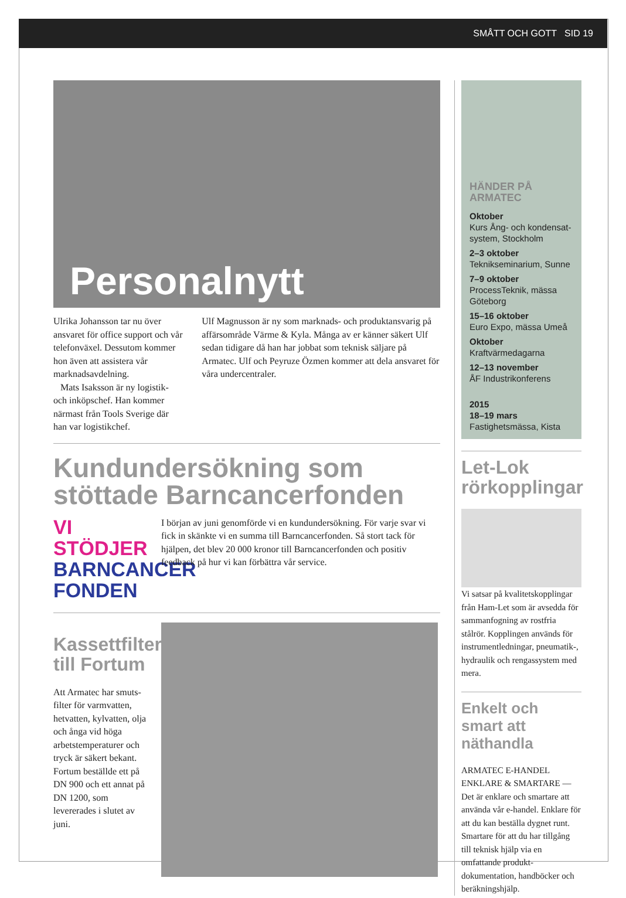SMÅTT OCH GOTT SID 19
Personalnytt
Ulrika Johansson tar nu över ansvaret för office support och vår telefonväxel. Dessutom kommer hon även att assistera vår marknadsavdelning.
Mats Isaksson är ny logistik- och inköpschef. Han kommer närmast från Tools Sverige där han var logistikchef.
Ulf Magnusson är ny som marknads- och produktansvarig på affärsområde Värme & Kyla. Många av er känner säkert Ulf sedan tidigare då han har jobbat som teknisk säljare på Armatec. Ulf och Peyruze Özmen kommer att dela ansvaret för våra undercentraler.
Kundundersökning som stöttade Barncancerfonden
VI STÖDJER
BARNCANCER
FONDEN
I början av juni genomförde vi en kundundersökning. För varje svar vi fick in skänkte vi en summa till Barncancerfonden. Så stort tack för hjälpen, det blev 20 000 kronor till Barncancerfonden och positiv feedback på hur vi kan förbättra vår service.
Kassettfilter till Fortum
Att Armatec har smuts-filter för varmvatten, hetvatten, kylvatten, olja och ånga vid höga arbetstemperaturer och tryck är säkert bekant. Fortum beställde ett på DN 900 och ett annat på DN 1200, som levererades i slutet av juni.
HÄNDER PÅ ARMATEC
Oktober
Kurs Ång- och kondensat-system, Stockholm
2–3 oktober
Teknikseminarium, Sunne
7–9 oktober
ProcessTeknik, mässa Göteborg
15–16 oktober
Euro Expo, mässa Umeå
Oktober
Kraftvärmedagarna
12–13 november
ÅF Industrikonferens
2015
18–19 mars
Fastighetsmässa, Kista
Let-Lok rörkopplingar
Vi satsar på kvalitetskopplingar från Ham-Let som är avsedda för sammanfogning av rostfria stålrör. Kopplingen används för instrumentledningar, pneumatik-, hydraulik och rengassystem med mera.
Enkelt och smart att näthandla
ARMATEC E-HANDEL ENKLARE & SMARTARE — Det är enklare och smartare att använda vår e-handel. Enklare för att du kan beställa dygnet runt. Smartare för att du har tillgång till teknisk hjälp via en omfattande produkt-dokumentation, handböcker och beräkningshjälp.